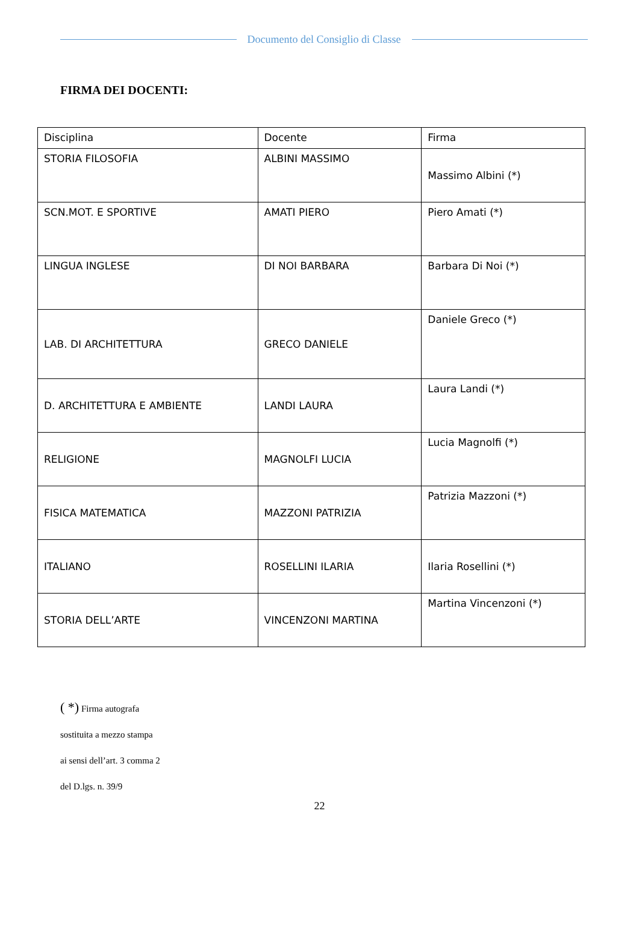Documento del Consiglio di Classe
FIRMA DEI DOCENTI:
| Disciplina | Docente | Firma |
| STORIA FILOSOFIA | ALBINI MASSIMO | Massimo Albini (*) |
| SCN.MOT. E SPORTIVE | AMATI PIERO | Piero Amati (*) |
| LINGUA INGLESE | DI NOI BARBARA | Barbara Di Noi (*) |
| LAB. DI ARCHITETTURA | GRECO DANIELE | Daniele Greco (*) |
| D. ARCHITETTURA E AMBIENTE | LANDI LAURA | Laura Landi (*) |
| RELIGIONE | MAGNOLFI LUCIA | Lucia Magnolfi (*) |
| FISICA MATEMATICA | MAZZONI PATRIZIA | Patrizia Mazzoni (*) |
| ITALIANO | ROSELLINI ILARIA | Ilaria Rosellini (*) |
| STORIA DELL’ARTE | VINCENZONI MARTINA | Martina Vincenzoni (*) |
( *) Firma autografa
sostituita a mezzo stampa
ai sensi dell’art. 3 comma 2
del D.lgs. n. 39/9
22